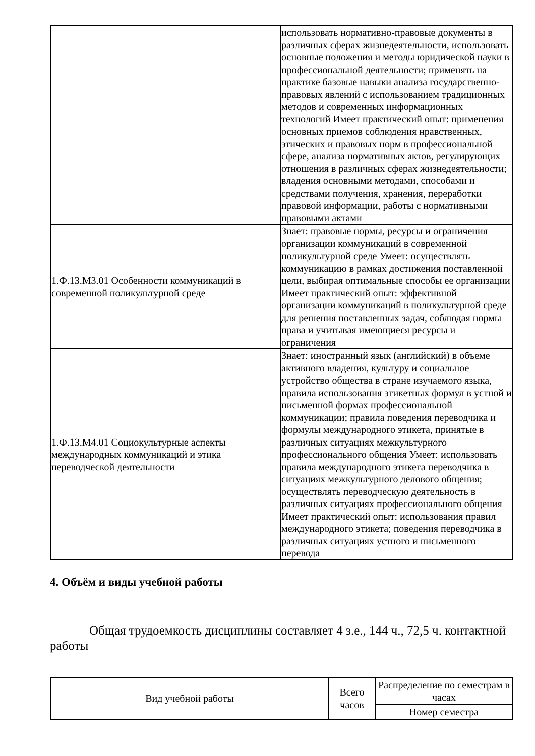| | использовать нормативно-правовые документы в различных сферах жизнедеятельности, использовать основные положения и методы юридической науки в профессиональной деятельности; применять на практике базовые навыки анализа государственно-правовых явлений с использованием традиционных методов и современных информационных технологий Имеет практический опыт: применения основных приемов соблюдения нравственных, этических и правовых норм в профессиональной сфере, анализа нормативных актов, регулирующих отношения в различных сферах жизнедеятельности; владения основными методами, способами и средствами получения, хранения, переработки правовой информации, работы с нормативными правовыми актами |
| 1.Ф.13.М3.01 Особенности коммуникаций в современной поликультурной среде | Знает: правовые нормы, ресурсы и ограничения организации коммуникаций в современной поликультурной среде Умеет: осуществлять коммуникацию в рамках достижения поставленной цели, выбирая оптимальные способы ее организации Имеет практический опыт: эффективной организации коммуникаций в поликультурной среде для решения поставленных задач, соблюдая нормы права и учитывая имеющиеся ресурсы и ограничения |
| 1.Ф.13.М4.01 Социокультурные аспекты международных коммуникаций и этика переводческой деятельности | Знает: иностранный язык (английский) в объеме активного владения, культуру и социальное устройство общества в стране изучаемого языка, правила использования этикетных формул в устной и письменной формах профессиональной коммуникации; правила поведения переводчика и формулы международного этикета, принятые в различных ситуациях межкультурного профессионального общения Умеет: использовать правила международного этикета переводчика в ситуациях межкультурного делового общения; осуществлять переводческую деятельность в различных ситуациях профессионального общения Имеет практический опыт: использования правил международного этикета; поведения переводчика в различных ситуациях устного и письменного перевода |
4. Объём и виды учебной работы
Общая трудоемкость дисциплины составляет 4 з.е., 144 ч., 72,5 ч. контактной работы
| Вид учебной работы | Всего часов | Распределение по семестрам в часах |
| --- | --- | --- |
| | | Номер семестра |